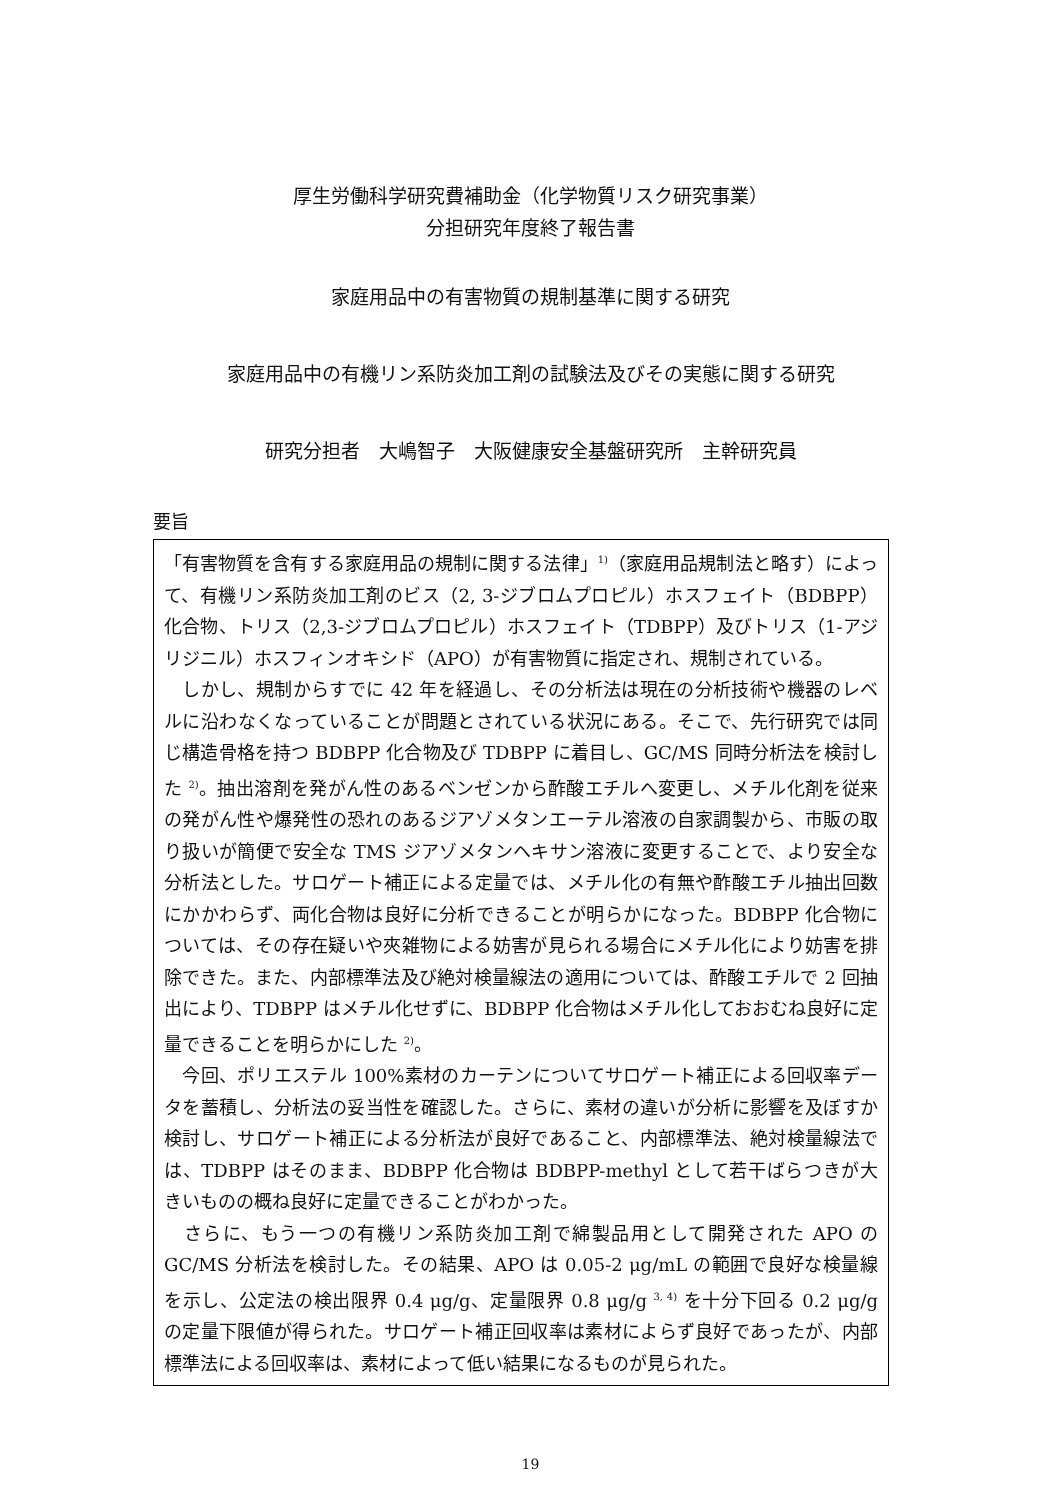厚生労働科学研究費補助金（化学物質リスク研究事業）
分担研究年度終了報告書
家庭用品中の有害物質の規制基準に関する研究
家庭用品中の有機リン系防炎加工剤の試験法及びその実態に関する研究
研究分担者　大嶋智子　大阪健康安全基盤研究所　主幹研究員
要旨
「有害物質を含有する家庭用品の規制に関する法律」<sup>1)</sup>（家庭用品規制法と略す）によって、有機リン系防炎加工剤のビス（2, 3-ジブロムプロピル）ホスフェイト（BDBPP）化合物、トリス（2,3-ジブロムプロピル）ホスフェイト（TDBPP）及びトリス（1-アジリジニル）ホスフィンオキシド（APO）が有害物質に指定され、規制されている。
　しかし、規制からすでに 42 年を経過し、その分析法は現在の分析技術や機器のレベルに沿わなくなっていることが問題とされている状況にある。そこで、先行研究では同じ構造骨格を持つ BDBPP 化合物及び TDBPP に着目し、GC/MS 同時分析法を検討した <sup>2)</sup>。抽出溶剤を発がん性のあるベンゼンから酢酸エチルへ変更し、メチル化剤を従来の発がん性や爆発性の恐れのあるジアゾメタンエーテル溶液の自家調製から、市販の取り扱いが簡便で安全な TMS ジアゾメタンヘキサン溶液に変更することで、より安全な分析法とした。サロゲート補正による定量では、メチル化の有無や酢酸エチル抽出回数にかかわらず、両化合物は良好に分析できることが明らかになった。BDBPP 化合物については、その存在疑いや夾雑物による妨害が見られる場合にメチル化により妨害を排除できた。また、内部標準法及び絶対検量線法の適用については、酢酸エチルで 2 回抽出により、TDBPP はメチル化せずに、BDBPP 化合物はメチル化しておおむね良好に定量できることを明らかにした <sup>2)</sup>。
　今回、ポリエステル 100%素材のカーテンについてサロゲート補正による回収率データを蓄積し、分析法の妥当性を確認した。さらに、素材の違いが分析に影響を及ぼすか検討し、サロゲート補正による分析法が良好であること、内部標準法、絶対検量線法では、TDBPP はそのまま、BDBPP 化合物は BDBPP-methyl として若干ばらつきが大きいものの概ね良好に定量できることがわかった。
　さらに、もう一つの有機リン系防炎加工剤で綿製品用として開発された APO の GC/MS 分析法を検討した。その結果、APO は 0.05-2 μg/mL の範囲で良好な検量線を示し、公定法の検出限界 0.4 μg/g、定量限界 0.8 μg/g <sup>3, 4)</sup> を十分下回る 0.2 μg/g の定量下限値が得られた。サロゲート補正回収率は素材によらず良好であったが、内部標準法による回収率は、素材によって低い結果になるものが見られた。
19